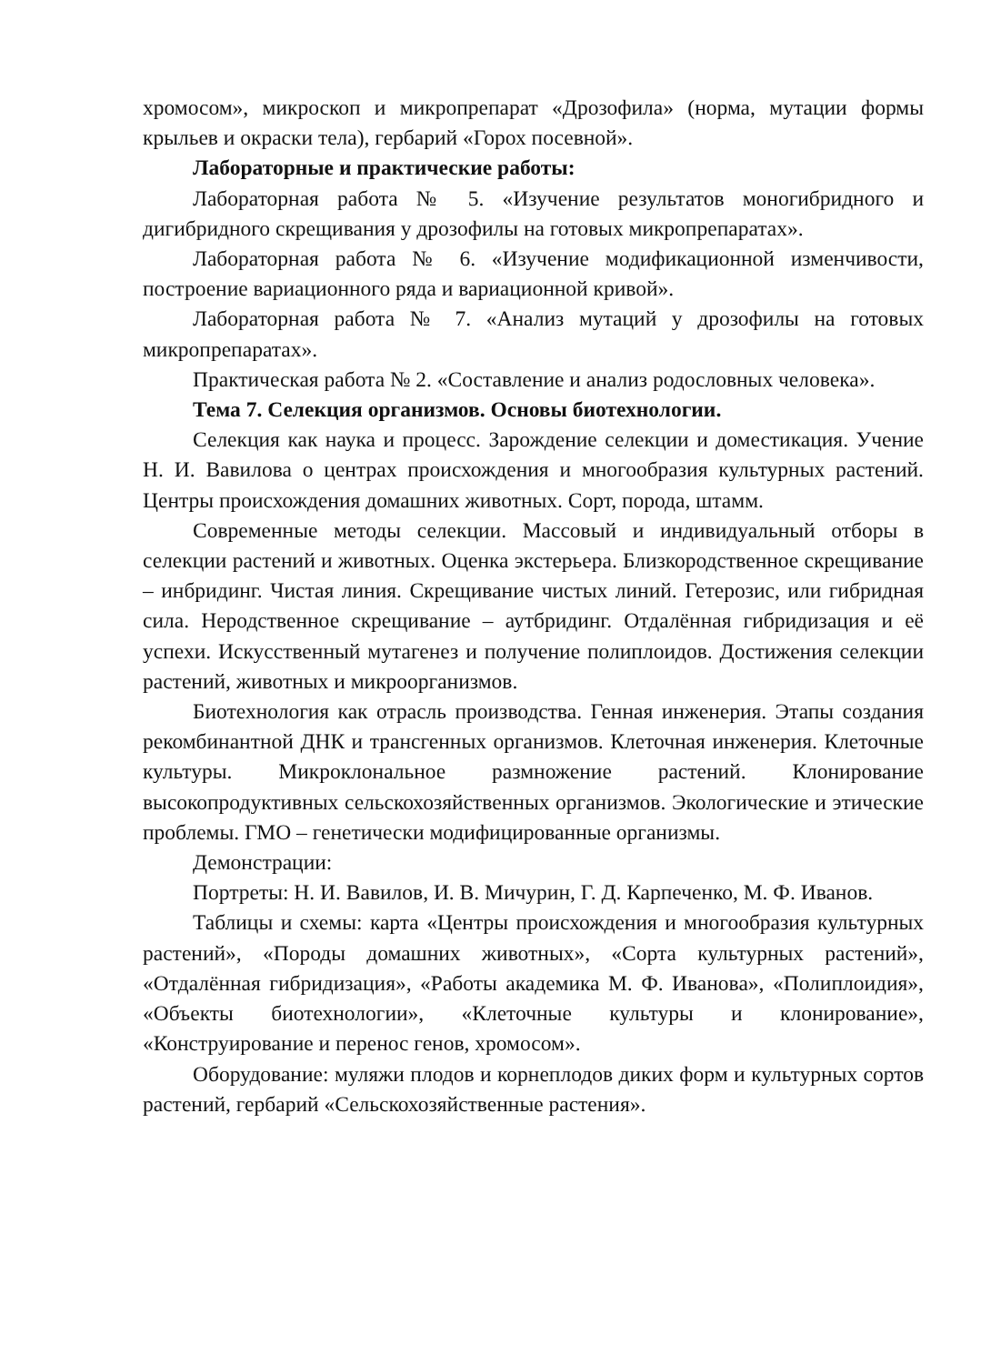хромосом», микроскоп и микропрепарат «Дрозофила» (норма, мутации формы крыльев и окраски тела), гербарий «Горох посевной».
Лабораторные и практические работы:
Лабораторная работа № 5. «Изучение результатов моногибридного и дигибридного скрещивания у дрозофилы на готовых микропрепаратах».
Лабораторная работа № 6. «Изучение модификационной изменчивости, построение вариационного ряда и вариационной кривой».
Лабораторная работа № 7. «Анализ мутаций у дрозофилы на готовых микропрепаратах».
Практическая работа № 2. «Составление и анализ родословных человека».
Тема 7. Селекция организмов. Основы биотехнологии.
Селекция как наука и процесс. Зарождение селекции и доместикация. Учение Н. И. Вавилова о центрах происхождения и многообразия культурных растений. Центры происхождения домашних животных. Сорт, порода, штамм.
Современные методы селекции. Массовый и индивидуальный отборы в селекции растений и животных. Оценка экстерьера. Близкородственное скрещивание – инбридинг. Чистая линия. Скрещивание чистых линий. Гетерозис, или гибридная сила. Неродственное скрещивание – аутбридинг. Отдалённая гибридизация и её успехи. Искусственный мутагенез и получение полиплоидов. Достижения селекции растений, животных и микроорганизмов.
Биотехнология как отрасль производства. Генная инженерия. Этапы создания рекомбинантной ДНК и трансгенных организмов. Клеточная инженерия. Клеточные культуры. Микроклональное размножение растений. Клонирование высокопродуктивных сельскохозяйственных организмов. Экологические и этические проблемы. ГМО – генетически модифицированные организмы.
Демонстрации:
Портреты: Н. И. Вавилов, И. В. Мичурин, Г. Д. Карпеченко, М. Ф. Иванов.
Таблицы и схемы: карта «Центры происхождения и многообразия культурных растений», «Породы домашних животных», «Сорта культурных растений», «Отдалённая гибридизация», «Работы академика М. Ф. Иванова», «Полиплоидия», «Объекты биотехнологии», «Клеточные культуры и клонирование», «Конструирование и перенос генов, хромосом».
Оборудование: муляжи плодов и корнеплодов диких форм и культурных сортов растений, гербарий «Сельскохозяйственные растения».